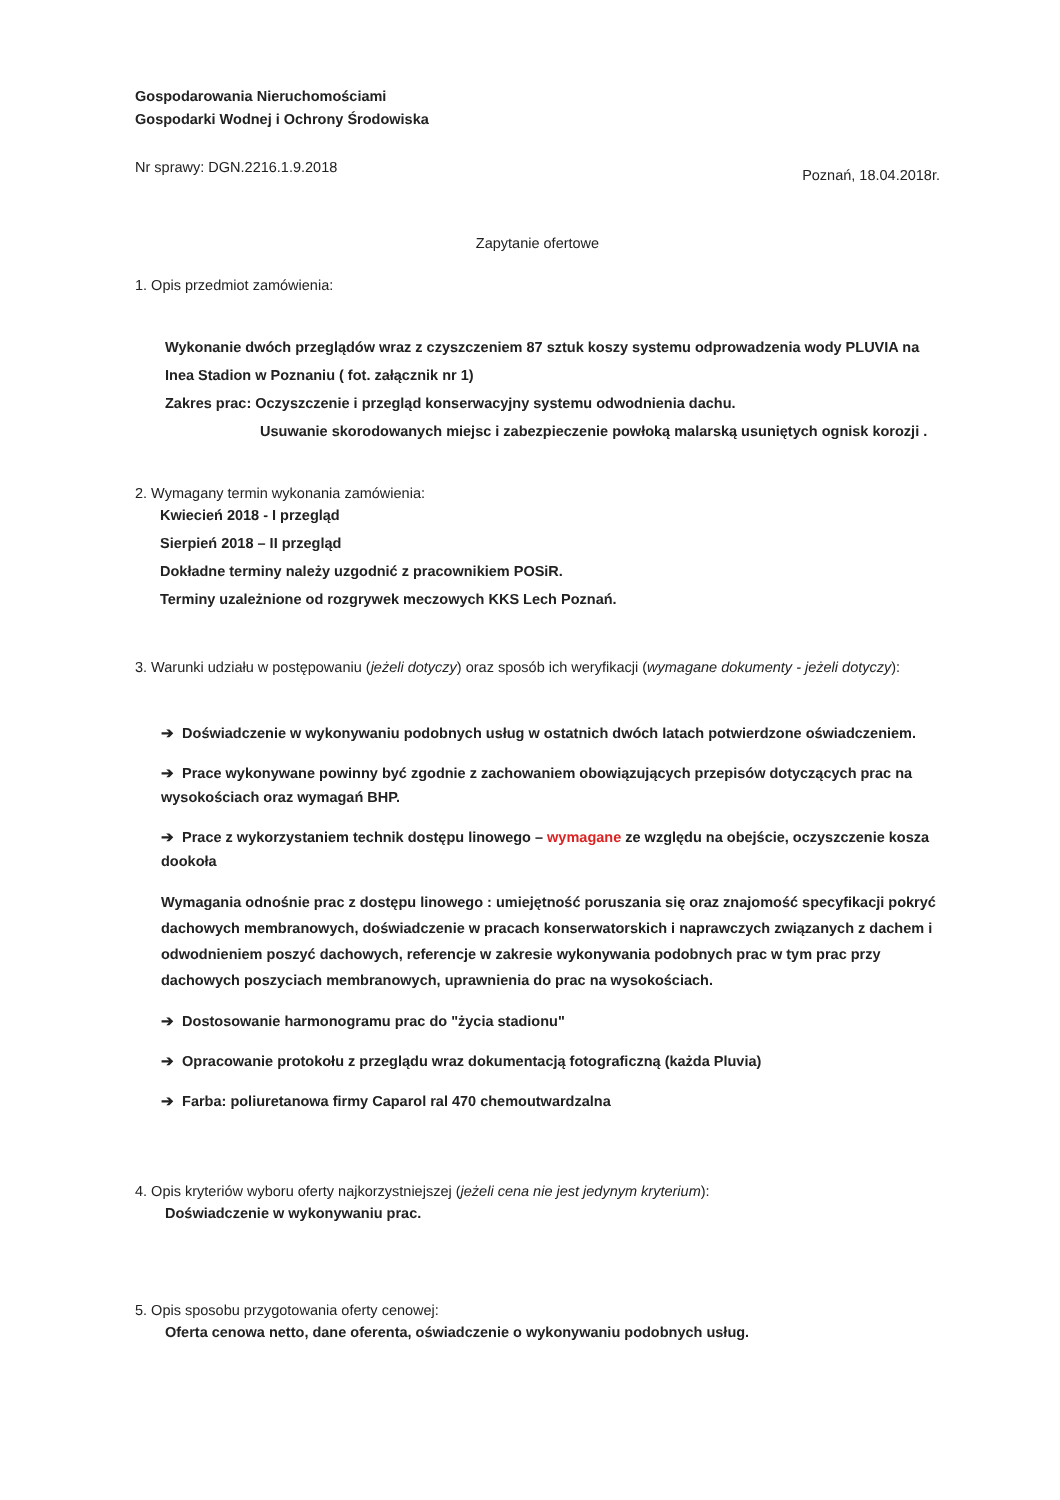Gospodarowania Nieruchomościami
Gospodarki Wodnej i Ochrony Środowiska
Nr sprawy: DGN.2216.1.9.2018 Poznań, 18.04.2018r.
Zapytanie ofertowe
1. Opis przedmiot zamówienia:
Wykonanie dwóch przeglądów wraz z czyszczeniem 87 sztuk koszy systemu odprowadzenia wody PLUVIA na Inea Stadion w Poznaniu ( fot. załącznik nr 1)
Zakres prac: Oczyszczenie i przegląd konserwacyjny systemu odwodnienia dachu.
Usuwanie skorodowanych miejsc i zabezpieczenie powłoką malarską usuniętych ognisk korozji .
2. Wymagany termin wykonania zamówienia:
Kwiecień 2018 - I przegląd
Sierpień 2018 – II przegląd
Dokładne terminy należy uzgodnić z pracownikiem POSiR.
Terminy uzależnione od rozgrywek meczowych KKS Lech Poznań.
3. Warunki udziału w postępowaniu (jeżeli dotyczy) oraz sposób ich weryfikacji (wymagane dokumenty - jeżeli dotyczy):
➔ Doświadczenie w wykonywaniu podobnych usług w ostatnich dwóch latach potwierdzone oświadczeniem.
➔ Prace wykonywane powinny być zgodnie z zachowaniem obowiązujących przepisów dotyczących prac na wysokościach oraz wymagań BHP.
➔ Prace z wykorzystaniem technik dostępu linowego – wymagane ze względu na obejście, oczyszczenie kosza dookoła
Wymagania odnośnie prac z dostępu linowego : umiejętność poruszania się oraz znajomość specyfikacji pokryć dachowych membranowych, doświadczenie w pracach konserwatorskich i naprawczych związanych z dachem i odwodnieniem poszyć dachowych, referencje w zakresie wykonywania podobnych prac w tym prac przy dachowych poszyciach membranowych, uprawnienia do prac na wysokościach.
➔ Dostosowanie harmonogramu prac do "życia stadionu"
➔ Opracowanie protokołu z przeglądu wraz dokumentacją fotograficzną (każda Pluvia)
➔ Farba: poliuretanowa firmy Caparol ral 470 chemoutwardzalna
4. Opis kryteriów wyboru oferty najkorzystniejszej (jeżeli cena nie jest jedynym kryterium):
Doświadczenie w wykonywaniu prac.
5. Opis sposobu przygotowania oferty cenowej:
Oferta cenowa netto, dane oferenta, oświadczenie o wykonywaniu podobnych usług.